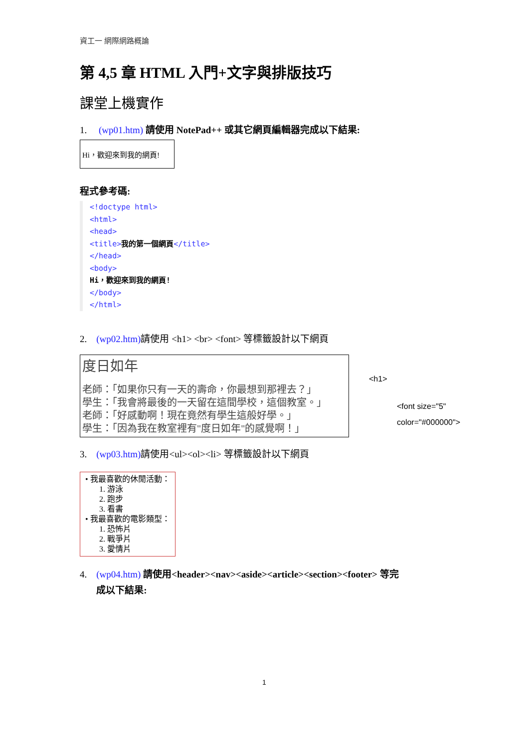資工一 網際網路概論
第 4,5 章 HTML 入門+文字與排版技巧
課堂上機實作
1. (wp01.htm) 請使用 NotePad++ 或其它網頁編輯器完成以下結果:
Hi，歡迎來到我的網頁!
程式參考碼:
<!doctype html>
<html>
<head>
<title>我的第一個網頁</title>
</head>
<body>
Hi，歡迎來到我的網頁!
</body>
</html>
2. (wp02.htm) 請使用 <h1> <br> <font> 等標籤設計以下網頁
度日如年
老師：「如果你只有一天的壽命，你最想到那裡去？」
學生：「我會將最後的一天留在這間學校，這個教室。」
老師：「好感動啊！現在竟然有學生這般好學。」
學生：「因為我在教室裡有"度日如年"的感覺啊！」
<h1>
<font size="5"
color="#000000">
3. (wp03.htm) 請使用<ul><ol><li> 等標籤設計以下網頁
• 我最喜歡的休閒活動：
1. 游泳
2. 跑步
3. 看書
• 我最喜歡的電影類型：
1. 恐怖片
2. 戰爭片
3. 愛情片
4. (wp04.htm) 請使用<header><nav><aside><article><section><footer> 等完
成以下結果:
1